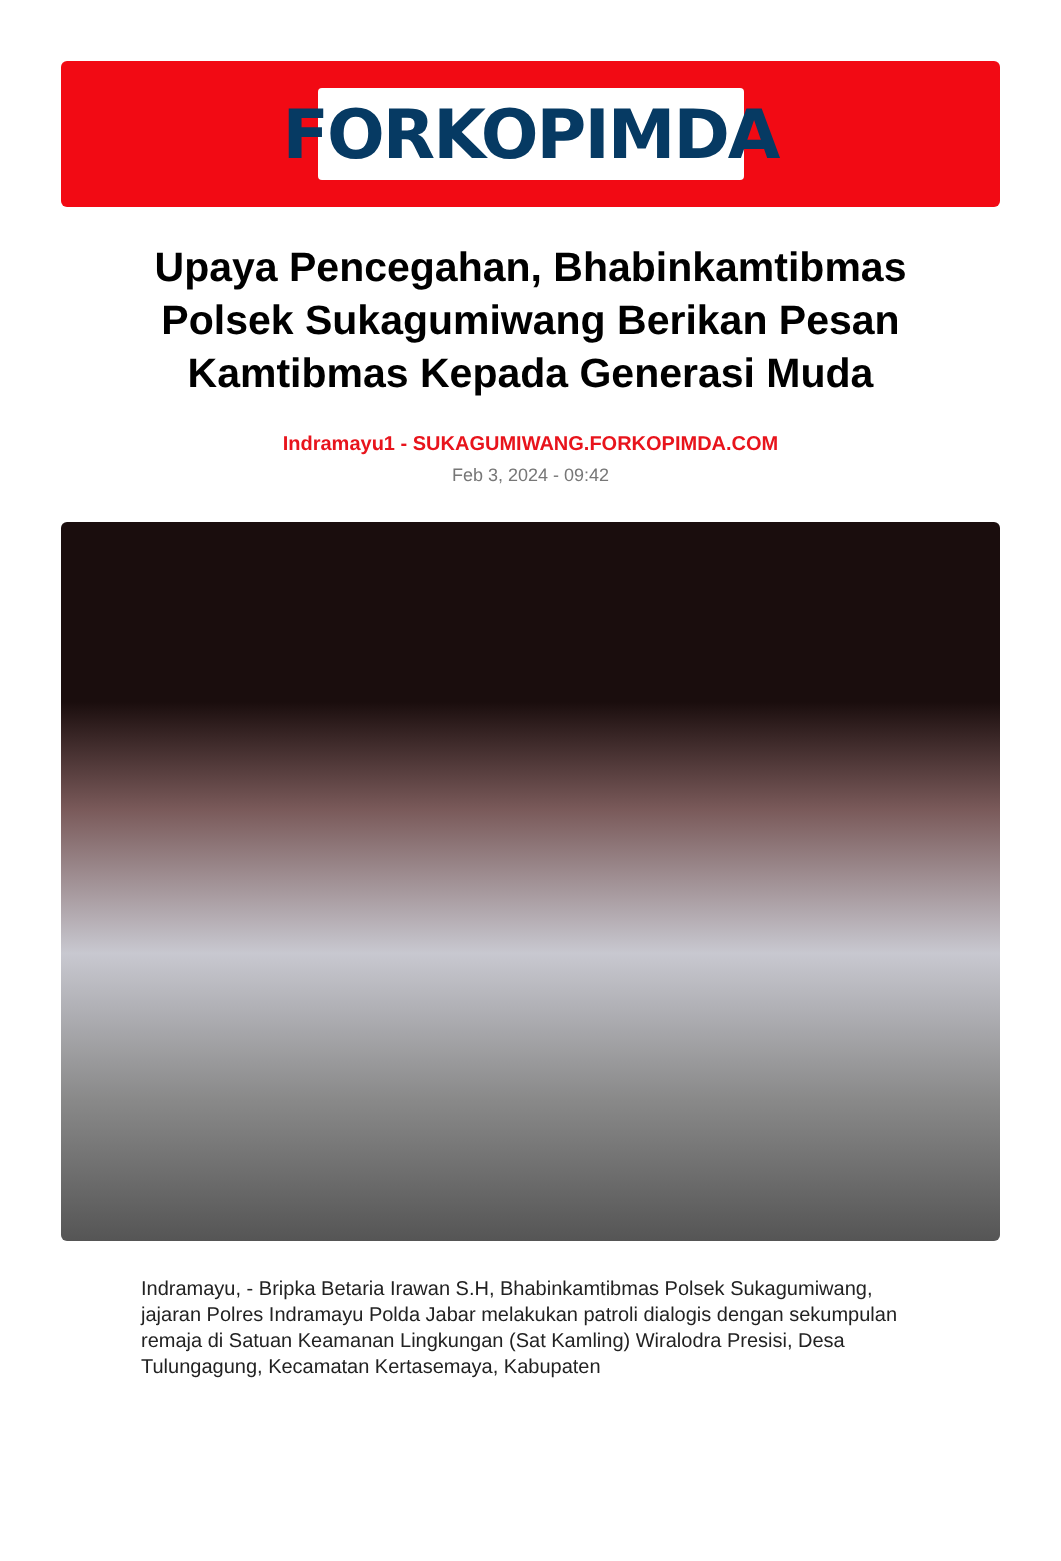FORKOPIMDA
Upaya Pencegahan, Bhabinkamtibmas Polsek Sukagumiwang Berikan Pesan Kamtibmas Kepada Generasi Muda
Indramayu1 - SUKAGUMIWANG.FORKOPIMDA.COM
Feb 3, 2024 - 09:42
Indramayu, - Bripka Betaria Irawan S.H, Bhabinkamtibmas Polsek Sukagumiwang, jajaran Polres Indramayu Polda Jabar melakukan patroli dialogis dengan sekumpulan remaja di Satuan Keamanan Lingkungan (Sat Kamling) Wiralodra Presisi, Desa Tulungagung, Kecamatan Kertasemaya, Kabupaten